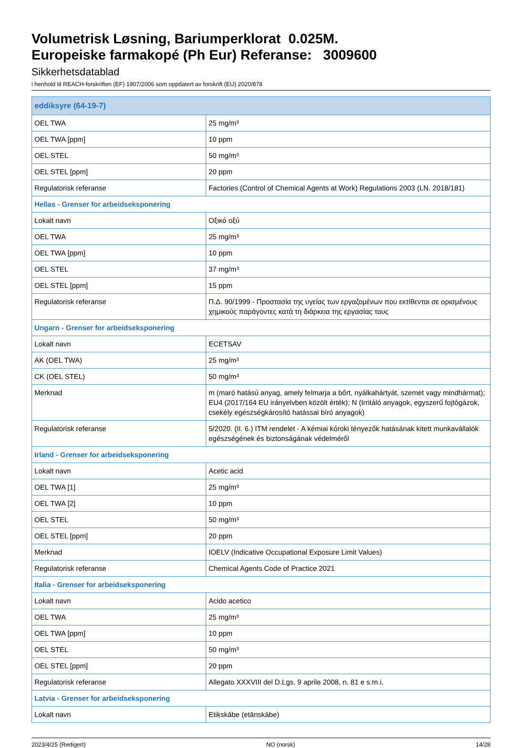Volumetrisk Løsning, Bariumperklorat 0.025M.
Europeiske farmakopé (Ph Eur) Referanse: 3009600
Sikkerhetsdatablad
i henhold til REACH-forskriften (EF) 1907/2006 som oppdatert av forskrift (EU) 2020/878
| eddiksyre (64-19-7) | |
| OEL TWA | 25 mg/m³ |
| OEL TWA [ppm] | 10 ppm |
| OEL STEL | 50 mg/m³ |
| OEL STEL [ppm] | 20 ppm |
| Regulatorisk referanse | Factories (Control of Chemical Agents at Work) Regulations 2003 (LN. 2018/181) |
| Hellas - Grenser for arbeidseksponering | |
| Lokalt navn | Οξικό οξύ |
| OEL TWA | 25 mg/m³ |
| OEL TWA [ppm] | 10 ppm |
| OEL STEL | 37 mg/m³ |
| OEL STEL [ppm] | 15 ppm |
| Regulatorisk referanse | Π.Δ. 90/1999 - Προστασία της υγείας των εργαζομένων που εκτίθενται σε ορισμένους χημικούς παράγοντες κατά τη διάρκεια της εργασίας τους |
| Ungarn - Grenser for arbeidseksponering | |
| Lokalt navn | ECETSAV |
| AK (OEL TWA) | 25 mg/m³ |
| CK (OEL STEL) | 50 mg/m³ |
| Merknad | m (maró hatású anyag, amely felmarja a bőrt, nyálkahártyát, szemet vagy mindhármat); EU4 (2017/164 EU irányelvben közölt érték); N (Irritáló anyagok, egyszerű fojtógázok, csekély egészségkárosító hatással bíró anyagok) |
| Regulatorisk referanse | 5/2020. (II. 6.) ITM rendelet - A kémiai kóroki tényezők hatásának kitett munkavállalók egészségének és biztonságának védelméről |
| Irland - Grenser for arbeidseksponering | |
| Lokalt navn | Acetic acid |
| OEL TWA [1] | 25 mg/m³ |
| OEL TWA [2] | 10 ppm |
| OEL STEL | 50 mg/m³ |
| OEL STEL [ppm] | 20 ppm |
| Merknad | IOELV (Indicative Occupational Exposure Limit Values) |
| Regulatorisk referanse | Chemical Agents Code of Practice 2021 |
| Italia - Grenser for arbeidseksponering | |
| Lokalt navn | Acido acetico |
| OEL TWA | 25 mg/m³ |
| OEL TWA [ppm] | 10 ppm |
| OEL STEL | 50 mg/m³ |
| OEL STEL [ppm] | 20 ppm |
| Regulatorisk referanse | Allegato XXXVIII del D.Lgs. 9 aprile 2008, n. 81 e s.m.i. |
| Latvia - Grenser for arbeidseksponering | |
| Lokalt navn | Etiķskābe (etānskābe) |
2023/4/25 (Redigert) NO (norsk) 14/28